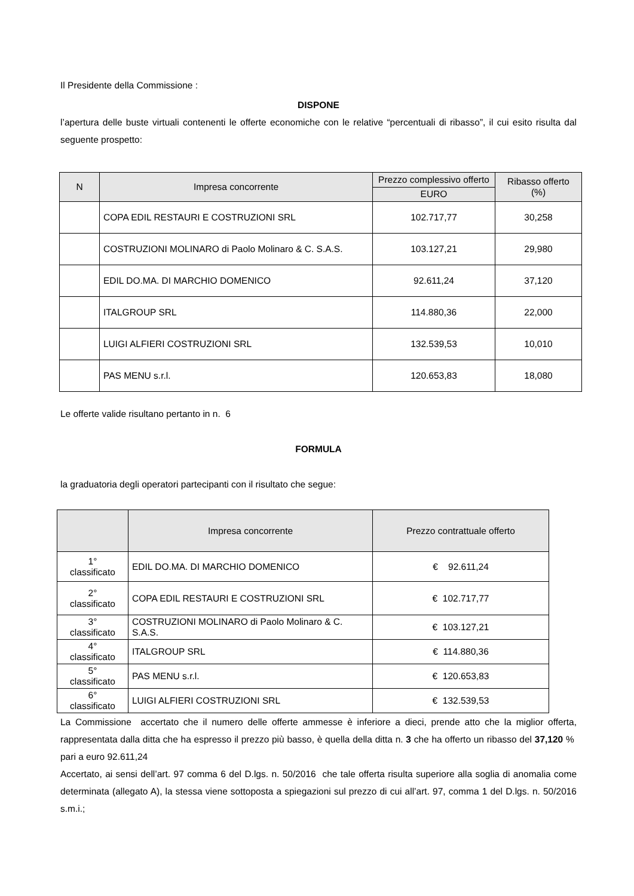Il Presidente della Commissione :
DISPONE
l’apertura delle buste virtuali contenenti le offerte economiche con le relative “percentuali di ribasso”, il cui esito risulta dal seguente prospetto:
| N | Impresa concorrente | Prezzo complessivo offerto | Ribasso offerto (%) |
| --- | --- | --- | --- |
| | | EURO | |
| | COPA EDIL RESTAURI E COSTRUZIONI SRL | 102.717,77 | 30,258 |
| | COSTRUZIONI MOLINARO di Paolo Molinaro & C. S.A.S. | 103.127,21 | 29,980 |
| | EDIL DO.MA. DI MARCHIO DOMENICO | 92.611,24 | 37,120 |
| | ITALGROUP SRL | 114.880,36 | 22,000 |
| | LUIGI ALFIERI COSTRUZIONI SRL | 132.539,53 | 10,010 |
| | PAS MENU s.r.l. | 120.653,83 | 18,080 |
Le offerte valide risultano pertanto in n. 6
FORMULA
la graduatoria degli operatori partecipanti con il risultato che segue:
| | Impresa concorrente | Prezzo contrattuale offerto |
| --- | --- | --- |
| 1° classificato | EDIL DO.MA. DI MARCHIO DOMENICO | € 92.611,24 |
| 2° classificato | COPA EDIL RESTAURI E COSTRUZIONI SRL | € 102.717,77 |
| 3° classificato | COSTRUZIONI MOLINARO di Paolo Molinaro & C. S.A.S. | € 103.127,21 |
| 4° classificato | ITALGROUP SRL | € 114.880,36 |
| 5° classificato | PAS MENU s.r.l. | € 120.653,83 |
| 6° classificato | LUIGI ALFIERI COSTRUZIONI SRL | € 132.539,53 |
La Commissione accertato che il numero delle offerte ammesse è inferiore a dieci, prende atto che la miglior offerta, rappresentata dalla ditta che ha espresso il prezzo più basso, è quella della ditta n. 3 che ha offerto un ribasso del 37,120 % pari a euro 92.611,24
Accertato, ai sensi dell’art. 97 comma 6 del D.lgs. n. 50/2016 che tale offerta risulta superiore alla soglia di anomalia come determinata (allegato A), la stessa viene sottoposta a spiegazioni sul prezzo di cui all’art. 97, comma 1 del D.lgs. n. 50/2016 s.m.i.;